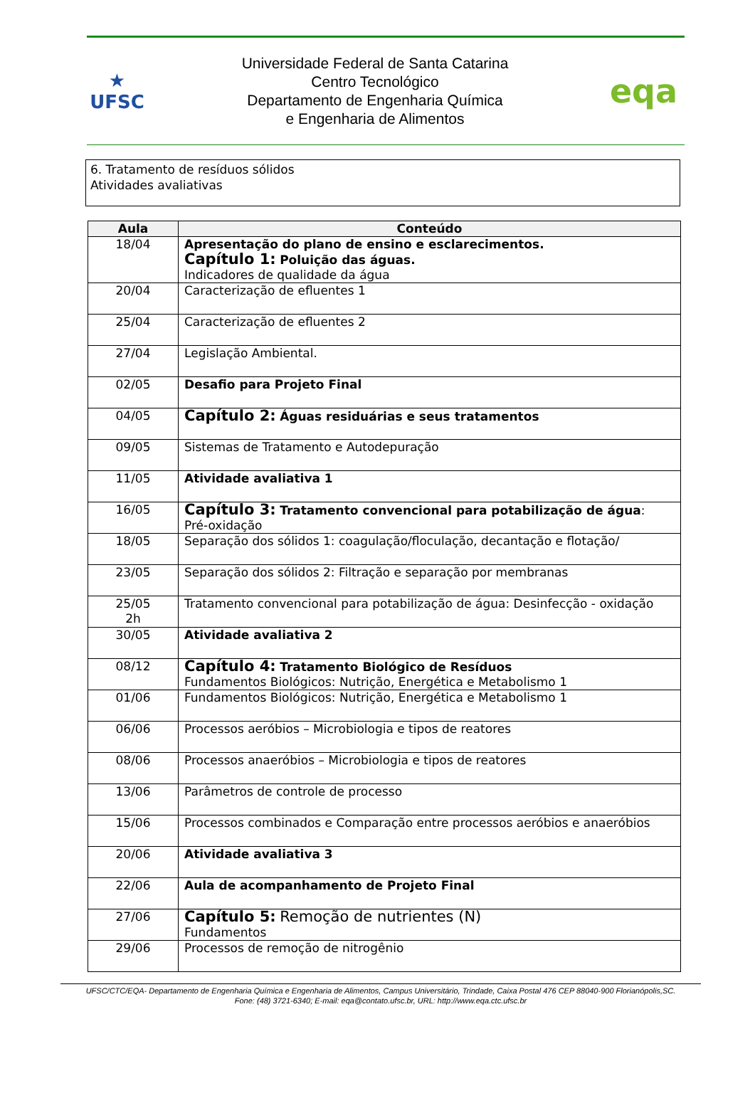★
UFSC
Universidade Federal de Santa Catarina
Centro Tecnológico
Departamento de Engenharia Química
e Engenharia de Alimentos
eqa
6. Tratamento de resíduos sólidos
Atividades avaliativas
| Aula | Conteúdo |
| --- | --- |
| 18/04 | Apresentação do plano de ensino e esclarecimentos. Capítulo 1: Poluição das águas. Indicadores de qualidade da água |
| 20/04 | Caracterização de efluentes 1 |
| 25/04 | Caracterização de efluentes 2 |
| 27/04 | Legislação Ambiental. |
| 02/05 | Desafio para Projeto Final |
| 04/05 | Capítulo 2: Águas residuárias e seus tratamentos |
| 09/05 | Sistemas de Tratamento e Autodepuração |
| 11/05 | Atividade avaliativa 1 |
| 16/05 | Capítulo 3: Tratamento convencional para potabilização de água : Pré-oxidação |
| 18/05 | Separação dos sólidos 1: coagulação/floculação, decantação e flotação/ |
| 23/05 | Separação dos sólidos 2: Filtração e separação por membranas |
| 25/05 2h | Tratamento convencional para potabilização de água: Desinfecção - oxidação |
| 30/05 | Atividade avaliativa 2 |
| 08/12 | Capítulo 4: Tratamento Biológico de Resíduos Fundamentos Biológicos: Nutrição, Energética e Metabolismo 1 |
| 01/06 | Fundamentos Biológicos: Nutrição, Energética e Metabolismo 1 |
| 06/06 | Processos aeróbios – Microbiologia e tipos de reatores |
| 08/06 | Processos anaeróbios – Microbiologia e tipos de reatores |
| 13/06 | Parâmetros de controle de processo |
| 15/06 | Processos combinados e Comparação entre processos aeróbios e anaeróbios |
| 20/06 | Atividade avaliativa 3 |
| 22/06 | Aula de acompanhamento de Projeto Final |
| 27/06 | Capítulo 5: Remoção de nutrientes (N) Fundamentos |
| 29/06 | Processos de remoção de nitrogênio |
UFSC/CTC/EQA- Departamento de Engenharia Química e Engenharia de Alimentos, Campus Universitário, Trindade, Caixa Postal 476 CEP 88040-900 Florianópolis,SC.
Fone: (48) 3721-6340; E-mail: eqa@contato.ufsc.br, URL: http://www.eqa.ctc.ufsc.br